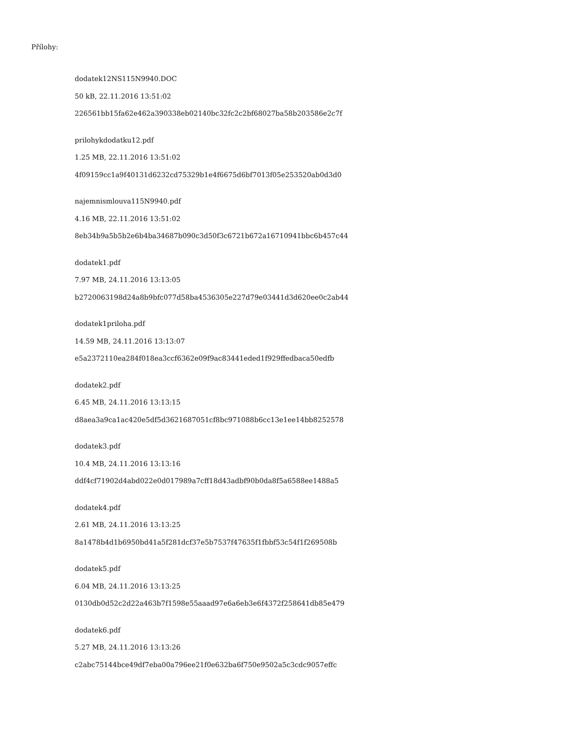Přílohy:
dodatek12NS115N9940.DOC
50 kB, 22.11.2016 13:51:02
226561bb15fa62e462a390338eb02140bc32fc2c2bf68027ba58b203586e2c7f
prilohykdodatku12.pdf
1.25 MB, 22.11.2016 13:51:02
4f09159cc1a9f40131d6232cd75329b1e4f6675d6bf7013f05e253520ab0d3d0
najemnismlouva115N9940.pdf
4.16 MB, 22.11.2016 13:51:02
8eb34b9a5b5b2e6b4ba34687b090c3d50f3c6721b672a16710941bbc6b457c44
dodatek1.pdf
7.97 MB, 24.11.2016 13:13:05
b2720063198d24a8b9bfc077d58ba4536305e227d79e03441d3d620ee0c2ab44
dodatek1priloha.pdf
14.59 MB, 24.11.2016 13:13:07
e5a2372110ea284f018ea3ccf6362e09f9ac83441eded1f929ffedbaca50edfb
dodatek2.pdf
6.45 MB, 24.11.2016 13:13:15
d8aea3a9ca1ac420e5df5d3621687051cf8bc971088b6cc13e1ee14bb8252578
dodatek3.pdf
10.4 MB, 24.11.2016 13:13:16
ddf4cf71902d4abd022e0d017989a7cff18d43adbf90b0da8f5a6588ee1488a5
dodatek4.pdf
2.61 MB, 24.11.2016 13:13:25
8a1478b4d1b6950bd41a5f281dcf37e5b7537f47635f1fbbf53c54f1f269508b
dodatek5.pdf
6.04 MB, 24.11.2016 13:13:25
0130db0d52c2d22a463b7f1598e55aaad97e6a6eb3e6f4372f258641db85e479
dodatek6.pdf
5.27 MB, 24.11.2016 13:13:26
c2abc75144bce49df7eba00a796ee21f0e632ba6f750e9502a5c3cdc9057effc